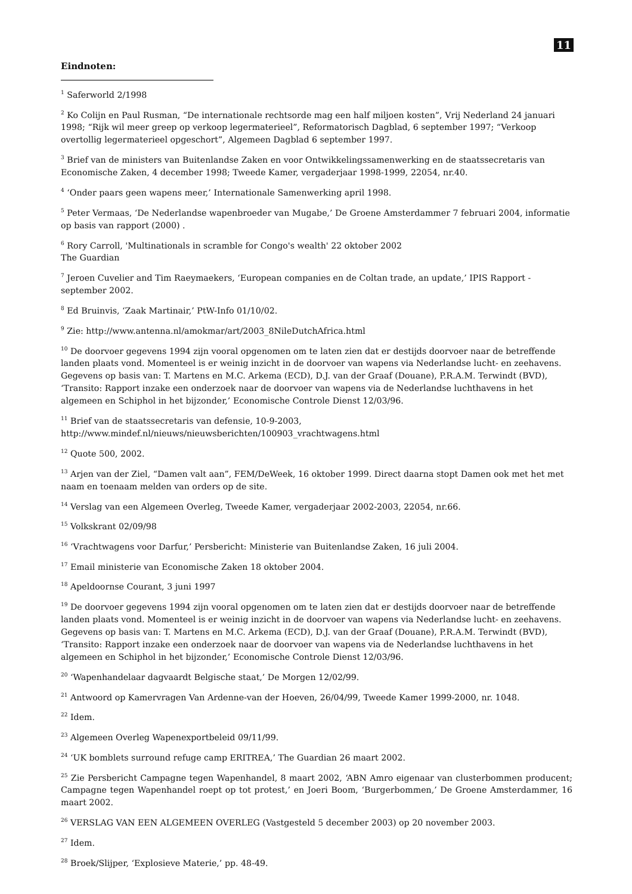11
Eindnoten:
<sup>1</sup> Saferworld 2/1998
<sup>2</sup> Ko Colijn en Paul Rusman, “De internationale rechtsorde mag een half miljoen kosten”, Vrij Nederland 24 januari 1998; “Rijk wil meer greep op verkoop legermaterieel”, Reformatorisch Dagblad, 6 september 1997; “Verkoop overtollig legermaterieel opgeschort”, Algemeen Dagblad 6 september 1997.
<sup>3</sup> Brief van de ministers van Buitenlandse Zaken en voor Ontwikkelingssamenwerking en de staatssecretaris van Economische Zaken, 4 december 1998; Tweede Kamer, vergaderjaar 1998-1999, 22054, nr.40.
<sup>4</sup> ‘Onder paars geen wapens meer,’ Internationale Samenwerking april 1998.
<sup>5</sup> Peter Vermaas, ‘De Nederlandse wapenbroeder van Mugabe,’ De Groene Amsterdammer 7 februari 2004, informatie op basis van rapport (2000) .
<sup>6</sup> Rory Carroll, 'Multinationals in scramble for Congo's wealth' 22 oktober 2002
The Guardian
<sup>7</sup> Jeroen Cuvelier and Tim Raeymaekers, ‘European companies en de Coltan trade, an update,’ IPIS Rapport - september 2002.
<sup>8</sup> Ed Bruinvis, ‘Zaak Martinair,’ PtW-Info 01/10/02.
<sup>9</sup> Zie: http://www.antenna.nl/amokmar/art/2003_8NileDutchAfrica.html
<sup>10</sup> De doorvoer gegevens 1994 zijn vooral opgenomen om te laten zien dat er destijds doorvoer naar de betreffende landen plaats vond. Momenteel is er weinig inzicht in de doorvoer van wapens via Nederlandse lucht- en zeehavens. Gegevens op basis van: T. Martens en M.C. Arkema (ECD), D.J. van der Graaf (Douane), P.R.A.M. Terwindt (BVD), ‘Transito: Rapport inzake een onderzoek naar de doorvoer van wapens via de Nederlandse luchthavens in het algemeen en Schiphol in het bijzonder,’ Economische Controle Dienst 12/03/96.
<sup>11</sup> Brief van de staatssecretaris van defensie, 10-9-2003,
http://www.mindef.nl/nieuws/nieuwsberichten/100903_vrachtwagens.html
<sup>12</sup> Quote 500, 2002.
<sup>13</sup> Arjen van der Ziel, “Damen valt aan”, FEM/DeWeek, 16 oktober 1999. Direct daarna stopt Damen ook met het met naam en toenaam melden van orders op de site.
<sup>14</sup> Verslag van een Algemeen Overleg, Tweede Kamer, vergaderjaar 2002-2003, 22054, nr.66.
<sup>15</sup> Volkskrant 02/09/98
<sup>16</sup> ‘Vrachtwagens voor Darfur,’ Persbericht: Ministerie van Buitenlandse Zaken, 16 juli 2004.
<sup>17</sup> Email ministerie van Economische Zaken 18 oktober 2004.
<sup>18</sup> Apeldoornse Courant, 3 juni 1997
<sup>19</sup> De doorvoer gegevens 1994 zijn vooral opgenomen om te laten zien dat er destijds doorvoer naar de betreffende landen plaats vond. Momenteel is er weinig inzicht in de doorvoer van wapens via Nederlandse lucht- en zeehavens. Gegevens op basis van: T. Martens en M.C. Arkema (ECD), D.J. van der Graaf (Douane), P.R.A.M. Terwindt (BVD), ‘Transito: Rapport inzake een onderzoek naar de doorvoer van wapens via de Nederlandse luchthavens in het algemeen en Schiphol in het bijzonder,’ Economische Controle Dienst 12/03/96.
<sup>20</sup> ‘Wapenhandelaar dagvaardt Belgische staat,’ De Morgen 12/02/99.
<sup>21</sup> Antwoord op Kamervragen Van Ardenne-van der Hoeven, 26/04/99, Tweede Kamer 1999-2000, nr. 1048.
<sup>22</sup> Idem.
<sup>23</sup> Algemeen Overleg Wapenexportbeleid 09/11/99.
<sup>24</sup> ‘UK bomblets surround refuge camp ERITREA,’ The Guardian 26 maart 2002.
<sup>25</sup> Zie Persbericht Campagne tegen Wapenhandel, 8 maart 2002, ‘ABN Amro eigenaar van clusterbommen producent; Campagne tegen Wapenhandel roept op tot protest,’ en Joeri Boom, ‘Burgerbommen,’ De Groene Amsterdammer, 16 maart 2002.
<sup>26</sup> VERSLAG VAN EEN ALGEMEEN OVERLEG (Vastgesteld 5 december 2003) op 20 november 2003.
<sup>27</sup> Idem.
<sup>28</sup> Broek/Slijper, ‘Explosieve Materie,’ pp. 48-49.